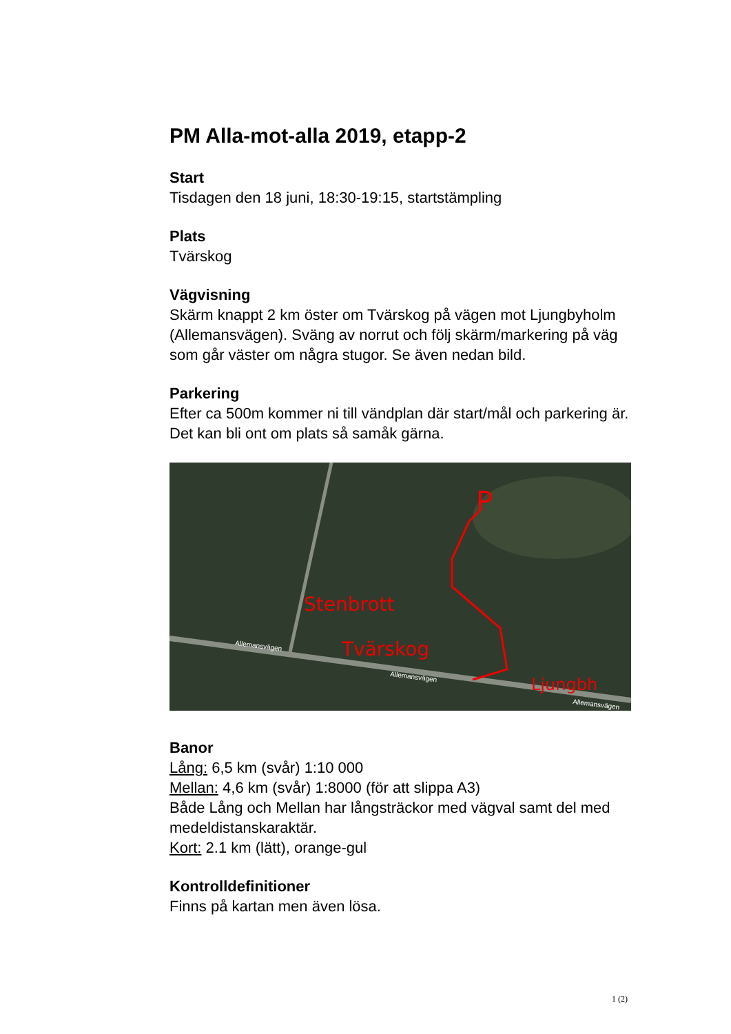PM Alla-mot-alla 2019, etapp-2
Start
Tisdagen den 18 juni, 18:30-19:15, startstämpling
Plats
Tvärskog
Vägvisning
Skärm knappt 2 km öster om Tvärskog på vägen mot Ljungbyholm (Allemansvägen). Sväng av norrut och följ skärm/markering på väg som går väster om några stugor. Se även nedan bild.
Parkering
Efter ca 500m kommer ni till vändplan där start/mål och parkering är. Det kan bli ont om plats så samåk gärna.
Allemansvägen
Allemansvägen
Allemansvägen
Stenbrott
Tvärskog
Ljungbh
P
Banor
Lång: 6,5 km (svår) 1:10 000
Mellan: 4,6 km (svår) 1:8000 (för att slippa A3)
Både Lång och Mellan har långsträckor med vägval samt del med medeldistanskaraktär.
Kort: 2.1 km (lätt), orange-gul
Kontrolldefinitioner
Finns på kartan men även lösa.
1 (2)